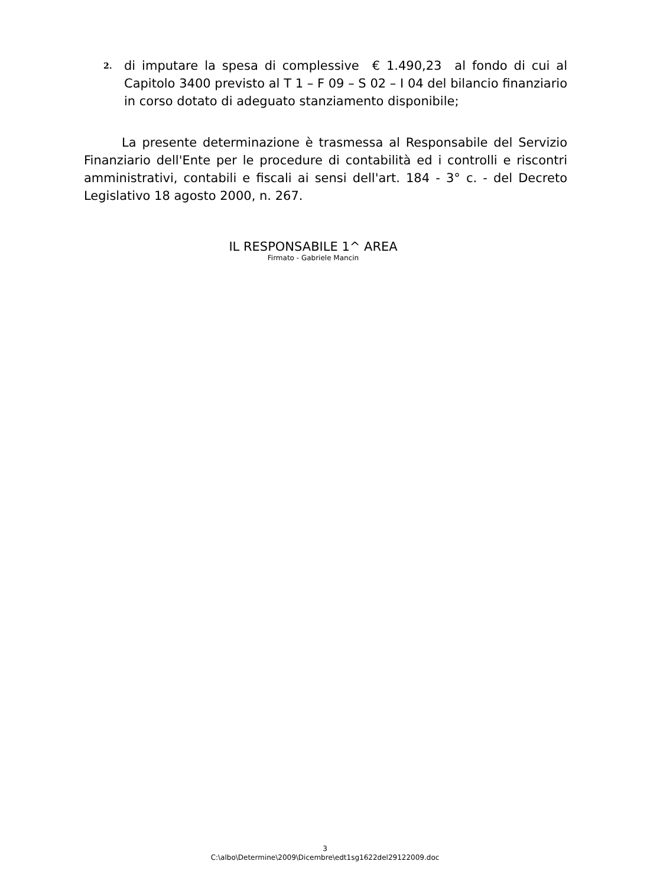2.
di imputare la spesa di complessive € 1.490,23 al fondo di cui al Capitolo 3400 previsto al T 1 – F 09 – S 02 – I 04 del bilancio finanziario in corso dotato di adeguato stanziamento disponibile;
La presente determinazione è trasmessa al Responsabile del Servizio Finanziario dell'Ente per le procedure di contabilità ed i controlli e riscontri amministrativi, contabili e fiscali ai sensi dell'art. 184 - 3° c. - del Decreto Legislativo 18 agosto 2000, n. 267.
IL RESPONSABILE 1^ AREA
Firmato - Gabriele Mancin
3
C:\albo\Determine\2009\Dicembre\edt1sg1622del29122009.doc